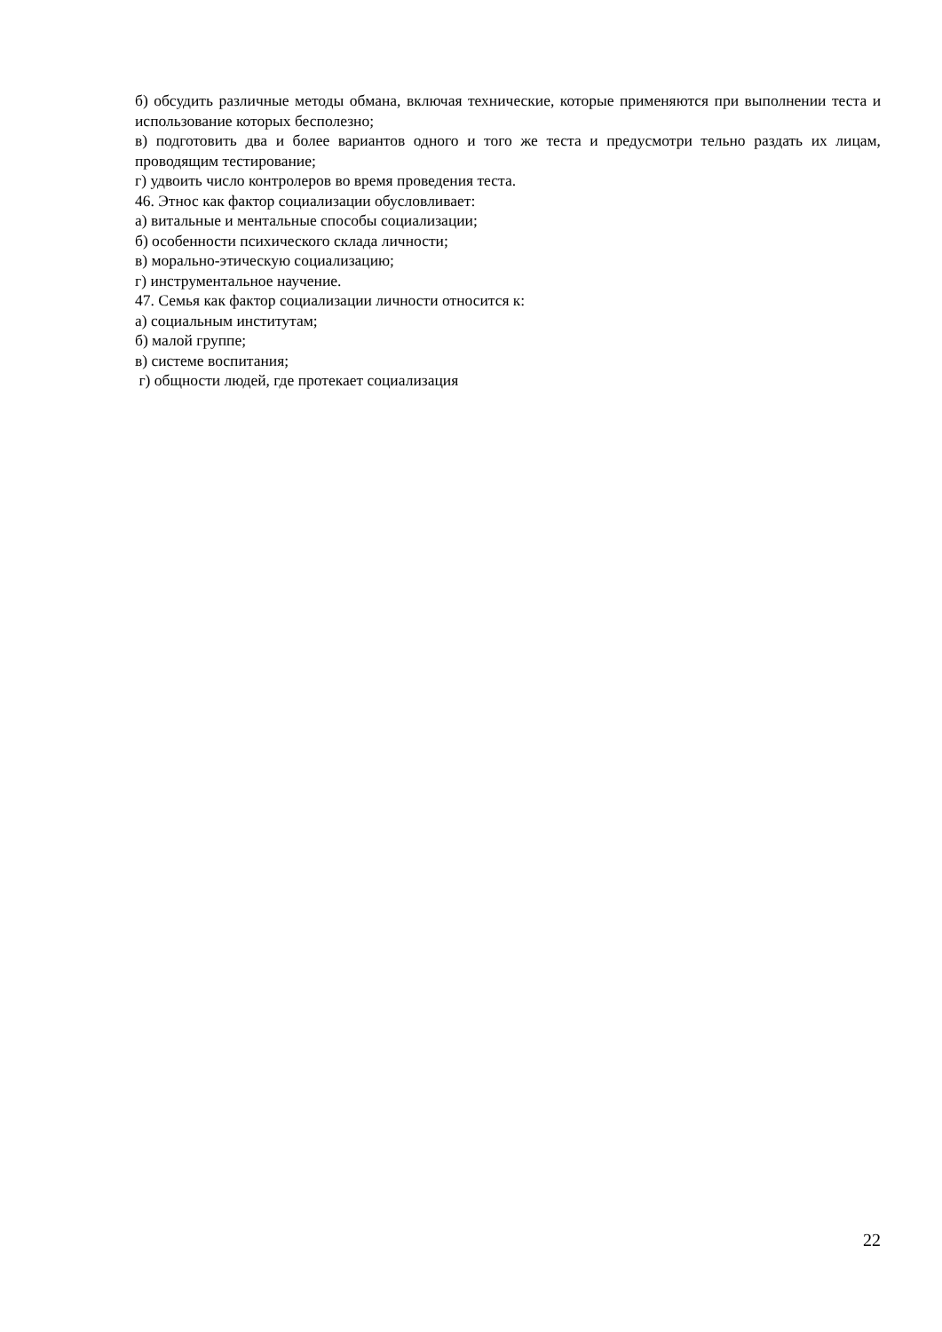б) обсудить различные методы обмана, включая технические, которые применяются при выполнении теста и использование которых бесполезно;
в) подготовить два и более вариантов одного и того же теста и предусмотри тельно раздать их лицам, проводящим тестирование;
г) удвоить число контролеров во время проведения теста.
46. Этнос как фактор социализации обусловливает:
а) витальные и ментальные способы социализации;
б) особенности психического склада личности;
в) морально-этическую социализацию;
г) инструментальное научение.
47. Семья как фактор социализации личности относится к:
а) социальным институтам;
б) малой группе;
в) системе воспитания;
г) общности людей, где протекает социализация
22